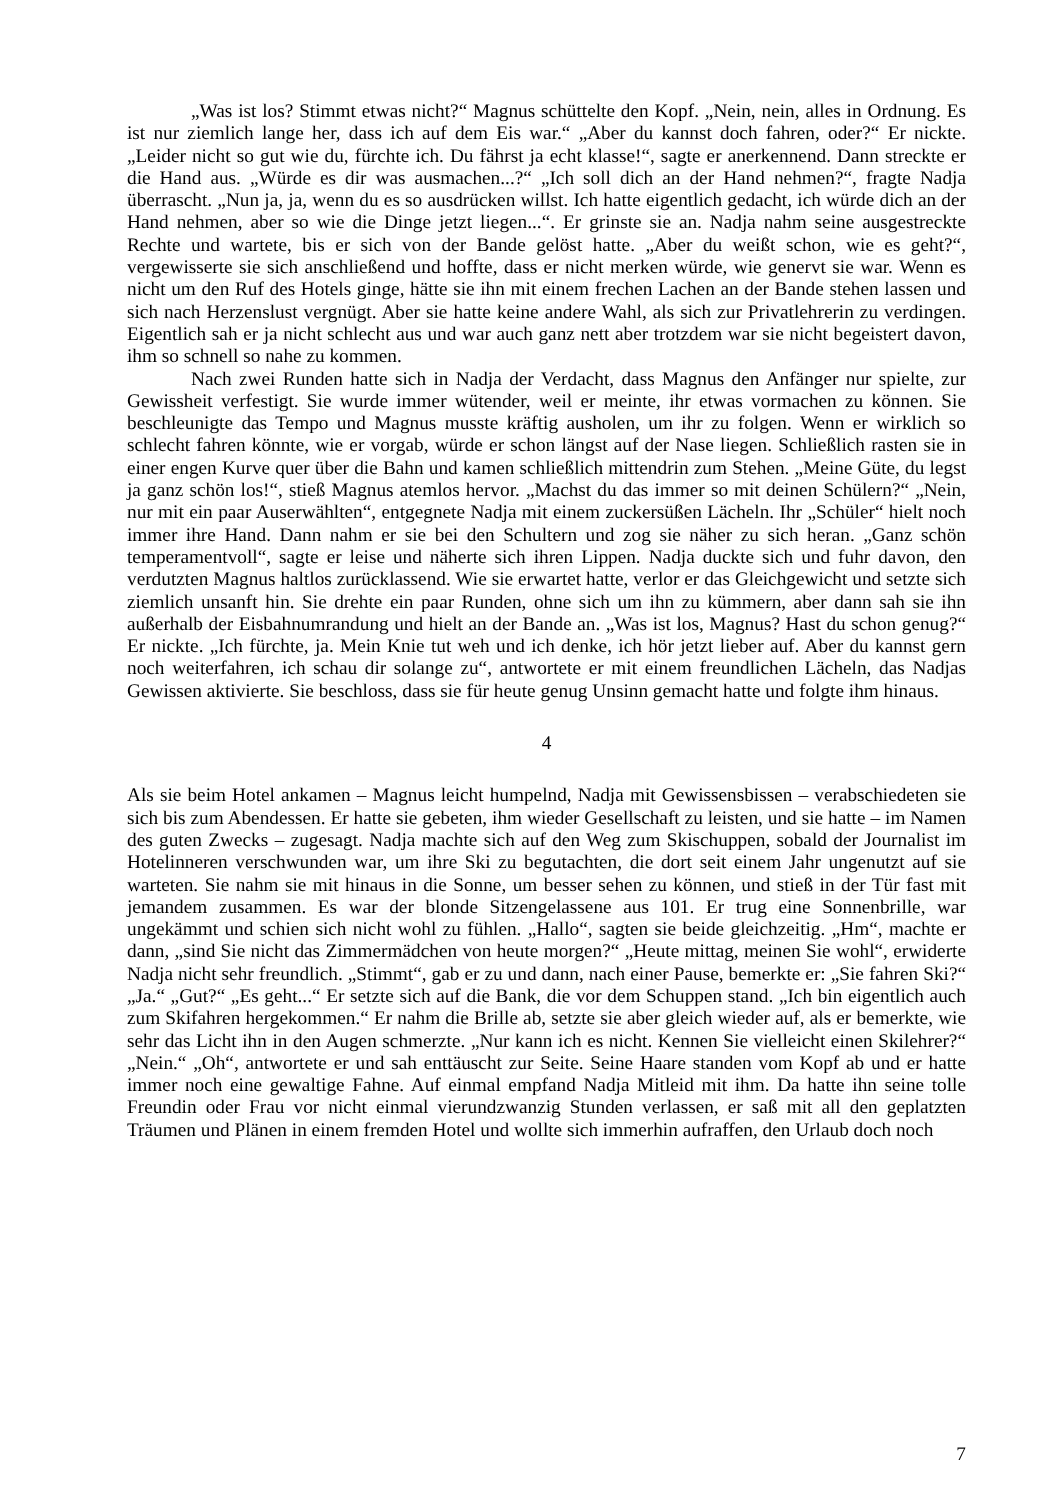„Was ist los? Stimmt etwas nicht?“ Magnus schüttelte den Kopf. „Nein, nein, alles in Ordnung. Es ist nur ziemlich lange her, dass ich auf dem Eis war.“ „Aber du kannst doch fahren, oder?“ Er nickte. „Leider nicht so gut wie du, fürchte ich. Du fährst ja echt klasse!“, sagte er anerkennend. Dann streckte er die Hand aus. „Würde es dir was ausmachen...?“ „Ich soll dich an der Hand nehmen?“, fragte Nadja überrascht. „Nun ja, ja, wenn du es so ausdrücken willst. Ich hatte eigentlich gedacht, ich würde dich an der Hand nehmen, aber so wie die Dinge jetzt liegen...“. Er grinste sie an. Nadja nahm seine ausgestreckte Rechte und wartete, bis er sich von der Bande gelöst hatte. „Aber du weißt schon, wie es geht?“, vergewisserte sie sich anschließend und hoffte, dass er nicht merken würde, wie genervt sie war. Wenn es nicht um den Ruf des Hotels ginge, hätte sie ihn mit einem frechen Lachen an der Bande stehen lassen und sich nach Herzenslust vergnügt. Aber sie hatte keine andere Wahl, als sich zur Privatlehrerin zu verdingen. Eigentlich sah er ja nicht schlecht aus und war auch ganz nett aber trotzdem war sie nicht begeistert davon, ihm so schnell so nahe zu kommen.
Nach zwei Runden hatte sich in Nadja der Verdacht, dass Magnus den Anfänger nur spielte, zur Gewissheit verfestigt. Sie wurde immer wütender, weil er meinte, ihr etwas vormachen zu können. Sie beschleunigte das Tempo und Magnus musste kräftig ausholen, um ihr zu folgen. Wenn er wirklich so schlecht fahren könnte, wie er vorgab, würde er schon längst auf der Nase liegen. Schließlich rasten sie in einer engen Kurve quer über die Bahn und kamen schließlich mittendrin zum Stehen. „Meine Güte, du legst ja ganz schön los!“, stieß Magnus atemlos hervor. „Machst du das immer so mit deinen Schülern?“ „Nein, nur mit ein paar Auserwählten“, entgegnete Nadja mit einem zuckersüßen Lächeln. Ihr „Schüler“ hielt noch immer ihre Hand. Dann nahm er sie bei den Schultern und zog sie näher zu sich heran. „Ganz schön temperamentvoll“, sagte er leise und näherte sich ihren Lippen. Nadja duckte sich und fuhr davon, den verdutzten Magnus haltlos zurücklassend. Wie sie erwartet hatte, verlor er das Gleichgewicht und setzte sich ziemlich unsanft hin. Sie drehte ein paar Runden, ohne sich um ihn zu kümmern, aber dann sah sie ihn außerhalb der Eisbahnumrandung und hielt an der Bande an. „Was ist los, Magnus? Hast du schon genug?“ Er nickte. „Ich fürchte, ja. Mein Knie tut weh und ich denke, ich hör jetzt lieber auf. Aber du kannst gern noch weiterfahren, ich schau dir solange zu“, antwortete er mit einem freundlichen Lächeln, das Nadjas Gewissen aktivierte. Sie beschloss, dass sie für heute genug Unsinn gemacht hatte und folgte ihm hinaus.
4
Als sie beim Hotel ankamen – Magnus leicht humpelnd, Nadja mit Gewissensbissen – verabschiedeten sie sich bis zum Abendessen. Er hatte sie gebeten, ihm wieder Gesellschaft zu leisten, und sie hatte – im Namen des guten Zwecks – zugesagt. Nadja machte sich auf den Weg zum Skischuppen, sobald der Journalist im Hotelinneren verschwunden war, um ihre Ski zu begutachten, die dort seit einem Jahr ungenutzt auf sie warteten. Sie nahm sie mit hinaus in die Sonne, um besser sehen zu können, und stieß in der Tür fast mit jemandem zusammen. Es war der blonde Sitzengelassene aus 101. Er trug eine Sonnenbrille, war ungekämmt und schien sich nicht wohl zu fühlen. „Hallo“, sagten sie beide gleichzeitig. „Hm“, machte er dann, „sind Sie nicht das Zimmermädchen von heute morgen?“ „Heute mittag, meinen Sie wohl“, erwiderte Nadja nicht sehr freundlich. „Stimmt“, gab er zu und dann, nach einer Pause, bemerkte er: „Sie fahren Ski?“ „Ja.“ „Gut?“ „Es geht...“ Er setzte sich auf die Bank, die vor dem Schuppen stand. „Ich bin eigentlich auch zum Skifahren hergekommen.“ Er nahm die Brille ab, setzte sie aber gleich wieder auf, als er bemerkte, wie sehr das Licht ihn in den Augen schmerzte. „Nur kann ich es nicht. Kennen Sie vielleicht einen Skilehrer?“ „Nein.“ „Oh“, antwortete er und sah enttäuscht zur Seite. Seine Haare standen vom Kopf ab und er hatte immer noch eine gewaltige Fahne. Auf einmal empfand Nadja Mitleid mit ihm. Da hatte ihn seine tolle Freundin oder Frau vor nicht einmal vierundzwanzig Stunden verlassen, er saß mit all den geplatzten Träumen und Plänen in einem fremden Hotel und wollte sich immerhin aufraffen, den Urlaub doch noch
7